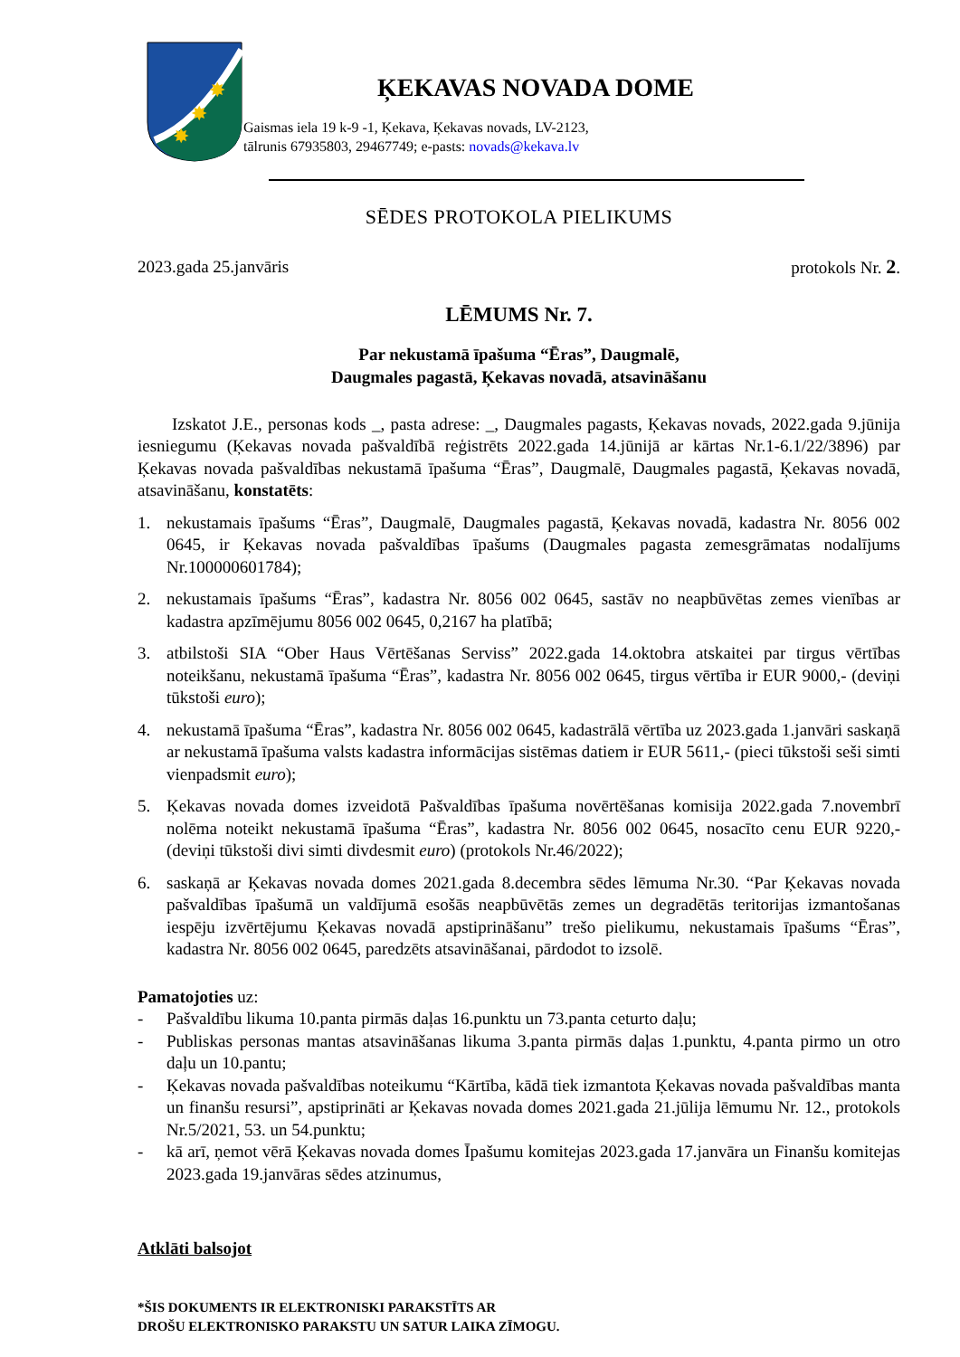✸
✸
✸
ĶEKAVAS NOVADA DOME
Gaismas iela 19 k-9 -1, Ķekava, Ķekavas novads, LV-2123,
tālrunis 67935803, 29467749; e-pasts: novads@kekava.lv
SĒDES PROTOKOLA PIELIKUMS
2023.gada 25.janvāris protokols Nr. 2.
LĒMUMS Nr. 7.
Par nekustamā īpašuma “Ēras”, Daugmalē,
Daugmales pagastā, Ķekavas novadā, atsavināšanu
Izskatot J.E., personas kods _, pasta adrese: _, Daugmales pagasts, Ķekavas novads, 2022.gada 9.jūnija iesniegumu (Ķekavas novada pašvaldībā reģistrēts 2022.gada 14.jūnijā ar kārtas Nr.1-6.1/22/3896) par Ķekavas novada pašvaldības nekustamā īpašuma “Ēras”, Daugmalē, Daugmales pagastā, Ķekavas novadā, atsavināšanu, konstatēts:
1. nekustamais īpašums “Ēras”, Daugmalē, Daugmales pagastā, Ķekavas novadā, kadastra Nr. 8056 002 0645, ir Ķekavas novada pašvaldības īpašums (Daugmales pagasta zemesgrāmatas nodalījums Nr.100000601784);
2. nekustamais īpašums “Ēras”, kadastra Nr. 8056 002 0645, sastāv no neapbūvētas zemes vienības ar kadastra apzīmējumu 8056 002 0645, 0,2167 ha platībā;
3. atbilstoši SIA “Ober Haus Vērtēšanas Serviss” 2022.gada 14.oktobra atskaitei par tirgus vērtības noteikšanu, nekustamā īpašuma “Ēras”, kadastra Nr. 8056 002 0645, tirgus vērtība ir EUR 9000,- (deviņi tūkstoši euro);
4. nekustamā īpašuma “Ēras”, kadastra Nr. 8056 002 0645, kadastrālā vērtība uz 2023.gada 1.janvāri saskaņā ar nekustamā īpašuma valsts kadastra informācijas sistēmas datiem ir EUR 5611,- (pieci tūkstoši seši simti vienpadsmit euro);
5. Ķekavas novada domes izveidotā Pašvaldības īpašuma novērtēšanas komisija 2022.gada 7.novembrī nolēma noteikt nekustamā īpašuma “Ēras”, kadastra Nr. 8056 002 0645, nosacīto cenu EUR 9220,- (deviņi tūkstoši divi simti divdesmit euro) (protokols Nr.46/2022);
6. saskaņā ar Ķekavas novada domes 2021.gada 8.decembra sēdes lēmuma Nr.30. “Par Ķekavas novada pašvaldības īpašumā un valdījumā esošās neapbūvētās zemes un degradētās teritorijas izmantošanas iespēju izvērtējumu Ķekavas novadā apstiprināšanu” trešo pielikumu, nekustamais īpašums “Ēras”, kadastra Nr. 8056 002 0645, paredzēts atsavināšanai, pārdodot to izsolē.
Pamatojoties uz:
- Pašvaldību likuma 10.panta pirmās daļas 16.punktu un 73.panta ceturto daļu;
- Publiskas personas mantas atsavināšanas likuma 3.panta pirmās daļas 1.punktu, 4.panta pirmo un otro daļu un 10.pantu;
- Ķekavas novada pašvaldības noteikumu “Kārtība, kādā tiek izmantota Ķekavas novada pašvaldības manta un finanšu resursi”, apstiprināti ar Ķekavas novada domes 2021.gada 21.jūlija lēmumu Nr. 12., protokols Nr.5/2021, 53. un 54.punktu;
- kā arī, ņemot vērā Ķekavas novada domes Īpašumu komitejas 2023.gada 17.janvāra un Finanšu komitejas 2023.gada 19.janvāras sēdes atzinumus,
Atklāti balsojot
*ŠIS DOKUMENTS IR ELEKTRONISKI PARAKSTĪTS AR
DROŠU ELEKTRONISKO PARAKSTU UN SATUR LAIKA ZĪMOGU.